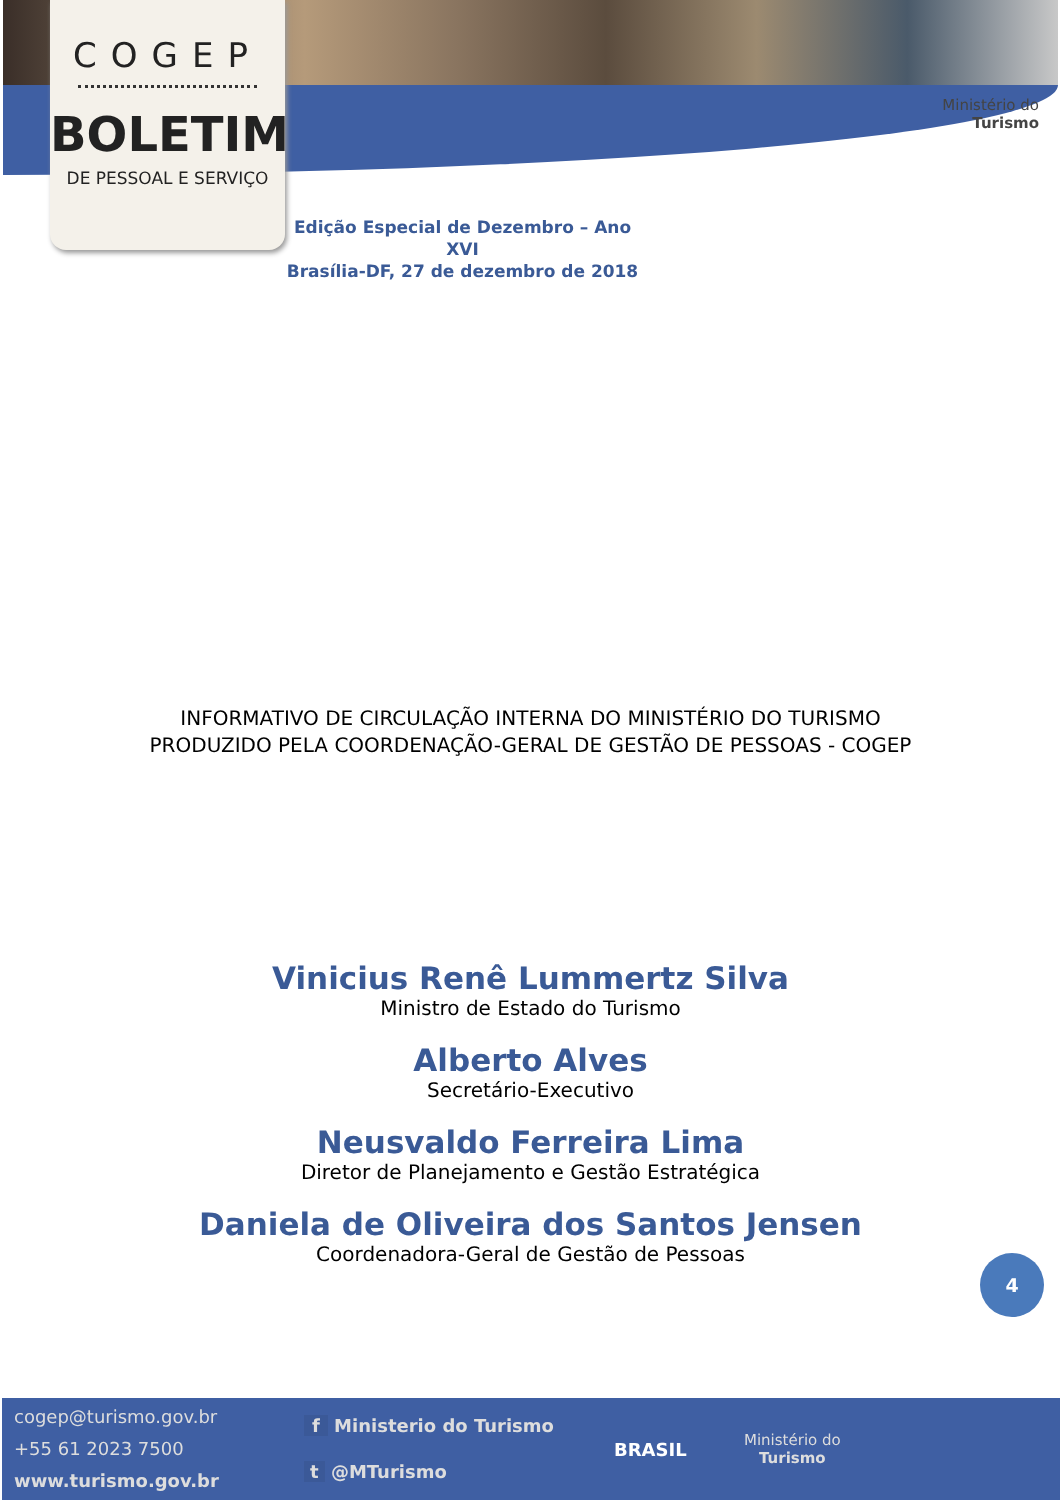COGEP
BOLETIM
DE PESSOAL E SERVIÇO
Ministério do
Turismo
Edição Especial de Dezembro – Ano XVI
Brasília-DF, 27 de dezembro de 2018
INFORMATIVO DE CIRCULAÇÃO INTERNA DO MINISTÉRIO DO TURISMO
PRODUZIDO PELA COORDENAÇÃO-GERAL DE GESTÃO DE PESSOAS - COGEP
Vinicius Renê Lummertz Silva
Ministro de Estado do Turismo
Alberto Alves
Secretário-Executivo
Neusvaldo Ferreira Lima
Diretor de Planejamento e Gestão Estratégica
Daniela de Oliveira dos Santos Jensen
Coordenadora-Geral de Gestão de Pessoas
4
cogep@turismo.gov.br
+55 61 2023 7500
www.turismo.gov.br
f Ministerio do Turismo
t @MTurismo
BRASIL
Ministério do
Turismo